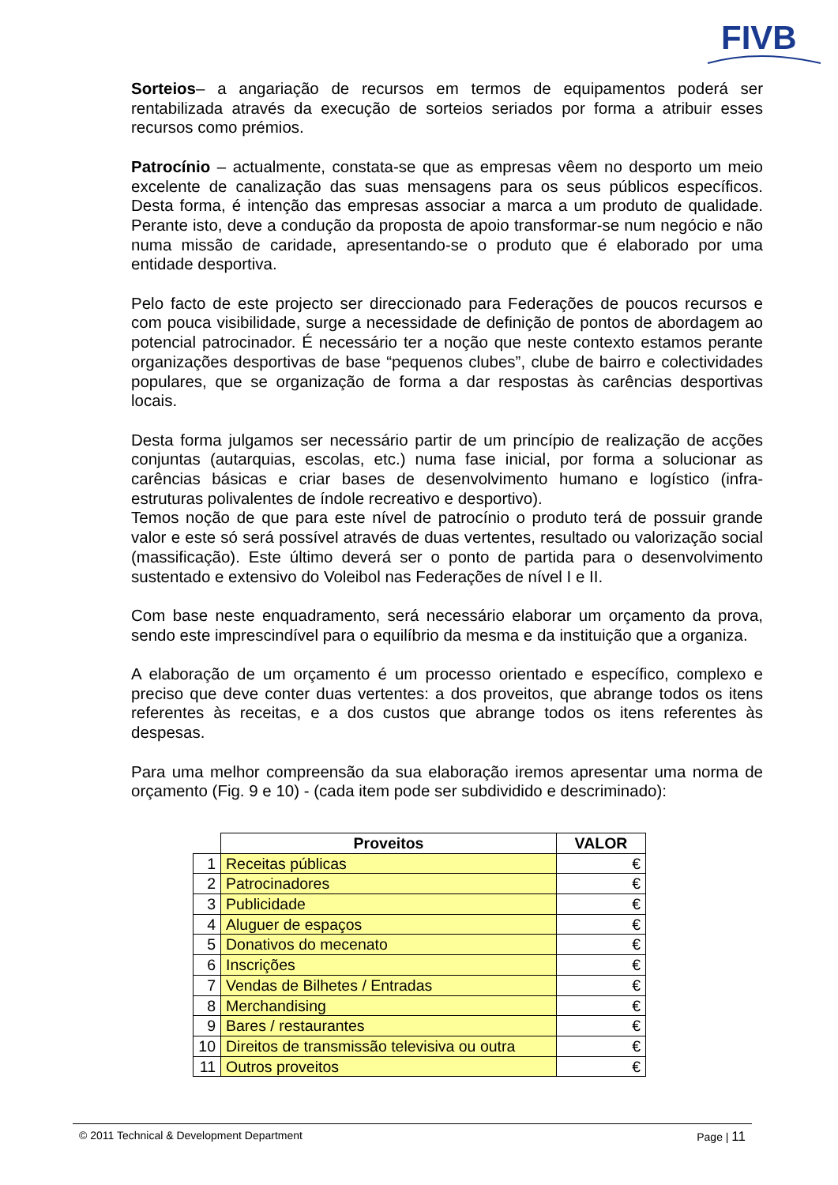FIVB
Sorteios– a angariação de recursos em termos de equipamentos poderá ser rentabilizada através da execução de sorteios seriados por forma a atribuir esses recursos como prémios.
Patrocínio – actualmente, constata-se que as empresas vêem no desporto um meio excelente de canalização das suas mensagens para os seus públicos específicos. Desta forma, é intenção das empresas associar a marca a um produto de qualidade. Perante isto, deve a condução da proposta de apoio transformar-se num negócio e não numa missão de caridade, apresentando-se o produto que é elaborado por uma entidade desportiva.
Pelo facto de este projecto ser direccionado para Federações de poucos recursos e com pouca visibilidade, surge a necessidade de definição de pontos de abordagem ao potencial patrocinador. É necessário ter a noção que neste contexto estamos perante organizações desportivas de base “pequenos clubes”, clube de bairro e colectividades populares, que se organização de forma a dar respostas às carências desportivas locais.
Desta forma julgamos ser necessário partir de um princípio de realização de acções conjuntas (autarquias, escolas, etc.) numa fase inicial, por forma a solucionar as carências básicas e criar bases de desenvolvimento humano e logístico (infra-estruturas polivalentes de índole recreativo e desportivo).
Temos noção de que para este nível de patrocínio o produto terá de possuir grande valor e este só será possível através de duas vertentes, resultado ou valorização social (massificação). Este último deverá ser o ponto de partida para o desenvolvimento sustentado e extensivo do Voleibol nas Federações de nível I e II.
Com base neste enquadramento, será necessário elaborar um orçamento da prova, sendo este imprescindível para o equilíbrio da mesma e da instituição que a organiza.
A elaboração de um orçamento é um processo orientado e específico, complexo e preciso que deve conter duas vertentes: a dos proveitos, que abrange todos os itens referentes às receitas, e a dos custos que abrange todos os itens referentes às despesas.
Para uma melhor compreensão da sua elaboração iremos apresentar uma norma de orçamento (Fig. 9 e 10) - (cada item pode ser subdividido e descriminado):
| | Proveitos | VALOR |
| --- | --- | --- |
| 1 | Receitas públicas | € |
| 2 | Patrocinadores | € |
| 3 | Publicidade | € |
| 4 | Aluguer de espaços | € |
| 5 | Donativos do mecenato | € |
| 6 | Inscrições | € |
| 7 | Vendas de Bilhetes / Entradas | € |
| 8 | Merchandising | € |
| 9 | Bares / restaurantes | € |
| 10 | Direitos de transmissão televisiva ou outra | € |
| 11 | Outros proveitos | € |
© 2011 Technical & Development Department Page | 11